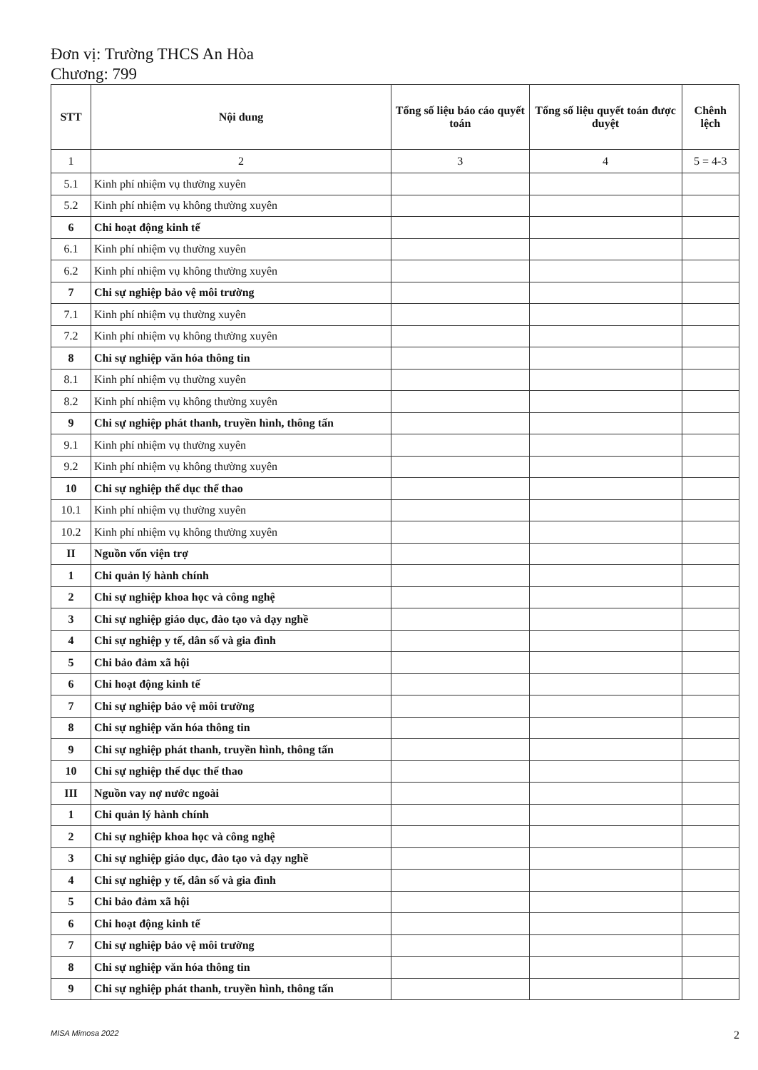Đơn vị: Trường THCS An Hòa
Chương: 799
| STT | Nội dung | Tổng số liệu báo cáo quyết toán | Tổng số liệu quyết toán được duyệt | Chênh lệch |
| --- | --- | --- | --- | --- |
| 1 | 2 | 3 | 4 | 5 = 4-3 |
| 5.1 | Kinh phí nhiệm vụ thường xuyên | | | |
| 5.2 | Kinh phí nhiệm vụ không thường xuyên | | | |
| 6 | Chi hoạt động kinh tế | | | |
| 6.1 | Kinh phí nhiệm vụ thường xuyên | | | |
| 6.2 | Kinh phí nhiệm vụ không thường xuyên | | | |
| 7 | Chi sự nghiệp bảo vệ môi trường | | | |
| 7.1 | Kinh phí nhiệm vụ thường xuyên | | | |
| 7.2 | Kinh phí nhiệm vụ không thường xuyên | | | |
| 8 | Chi sự nghiệp văn hóa thông tin | | | |
| 8.1 | Kinh phí nhiệm vụ thường xuyên | | | |
| 8.2 | Kinh phí nhiệm vụ không thường xuyên | | | |
| 9 | Chi sự nghiệp phát thanh, truyền hình, thông tấn | | | |
| 9.1 | Kinh phí nhiệm vụ thường xuyên | | | |
| 9.2 | Kinh phí nhiệm vụ không thường xuyên | | | |
| 10 | Chi sự nghiệp thể dục thể thao | | | |
| 10.1 | Kinh phí nhiệm vụ thường xuyên | | | |
| 10.2 | Kinh phí nhiệm vụ không thường xuyên | | | |
| II | Nguồn vốn viện trợ | | | |
| 1 | Chi quản lý hành chính | | | |
| 2 | Chi sự nghiệp khoa học và công nghệ | | | |
| 3 | Chi sự nghiệp giáo dục, đào tạo và dạy nghề | | | |
| 4 | Chi sự nghiệp y tế, dân số và gia đình | | | |
| 5 | Chi bảo đảm xã hội | | | |
| 6 | Chi hoạt động kinh tế | | | |
| 7 | Chi sự nghiệp bảo vệ môi trường | | | |
| 8 | Chi sự nghiệp văn hóa thông tin | | | |
| 9 | Chi sự nghiệp phát thanh, truyền hình, thông tấn | | | |
| 10 | Chi sự nghiệp thể dục thể thao | | | |
| III | Nguồn vay nợ nước ngoài | | | |
| 1 | Chi quản lý hành chính | | | |
| 2 | Chi sự nghiệp khoa học và công nghệ | | | |
| 3 | Chi sự nghiệp giáo dục, đào tạo và dạy nghề | | | |
| 4 | Chi sự nghiệp y tế, dân số và gia đình | | | |
| 5 | Chi bảo đảm xã hội | | | |
| 6 | Chi hoạt động kinh tế | | | |
| 7 | Chi sự nghiệp bảo vệ môi trường | | | |
| 8 | Chi sự nghiệp văn hóa thông tin | | | |
| 9 | Chi sự nghiệp phát thanh, truyền hình, thông tấn | | | |
MISA Mimosa 2022 2